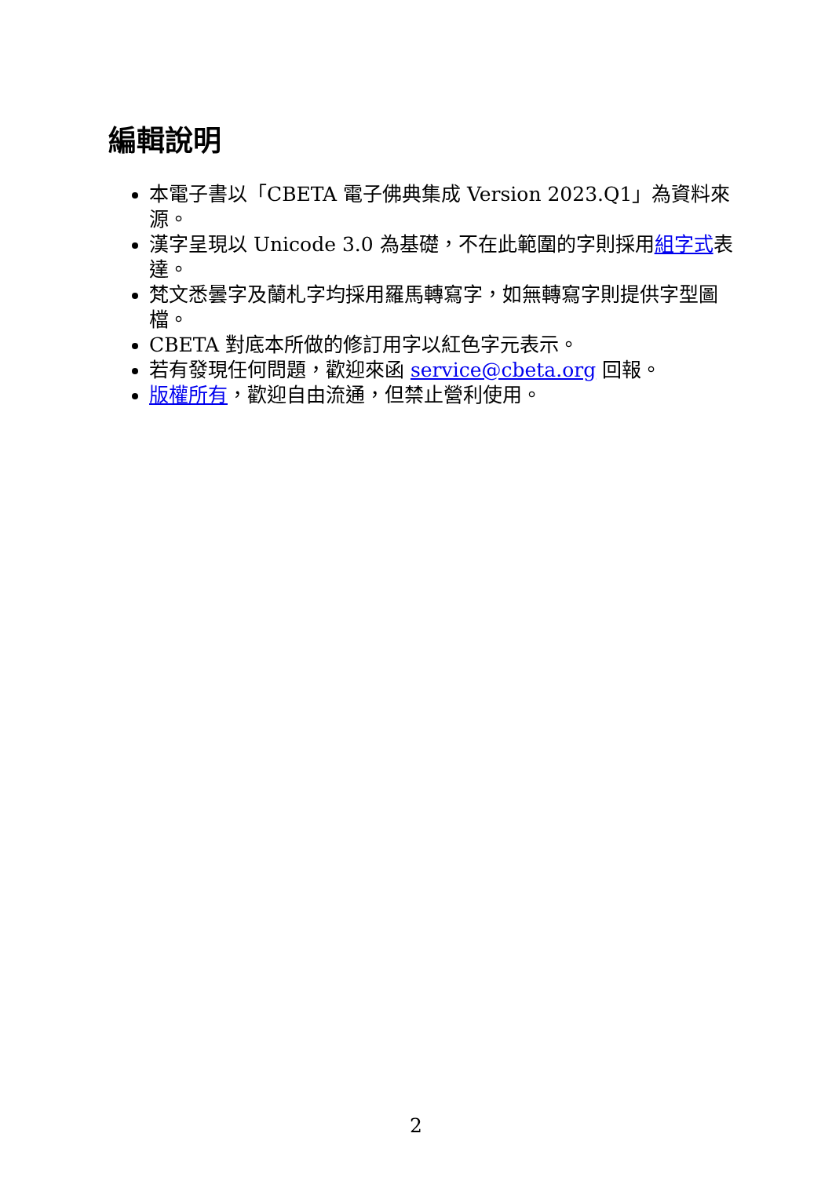編輯說明
本電子書以「CBETA 電子佛典集成 Version 2023.Q1」為資料來源。
漢字呈現以 Unicode 3.0 為基礎，不在此範圍的字則採用組字式表達。
梵文悉曇字及蘭札字均採用羅馬轉寫字，如無轉寫字則提供字型圖檔。
CBETA 對底本所做的修訂用字以紅色字元表示。
若有發現任何問題，歡迎來函 service@cbeta.org 回報。
版權所有，歡迎自由流通，但禁止營利使用。
2